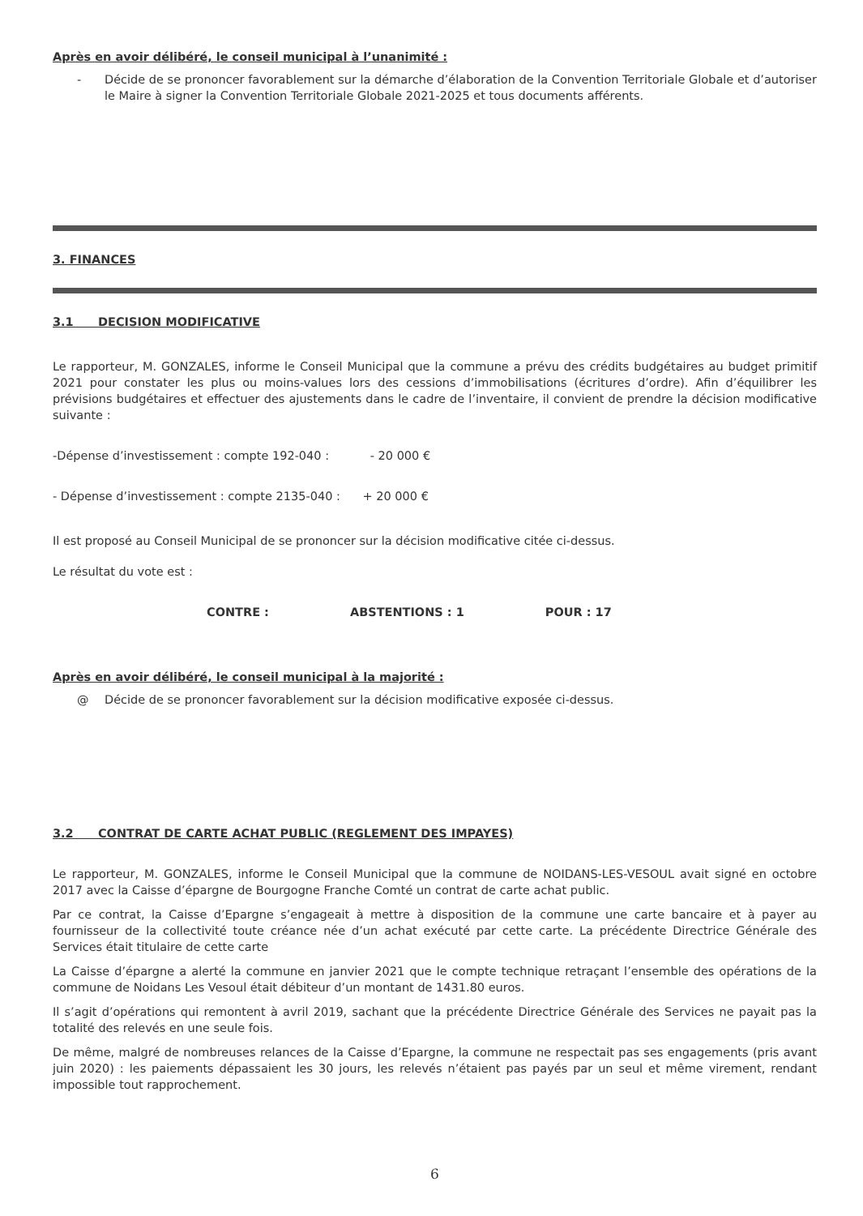Après en avoir délibéré, le conseil municipal à l’unanimité :
- Décide de se prononcer favorablement sur la démarche d’élaboration de la Convention Territoriale Globale et d’autoriser le Maire à signer la Convention Territoriale Globale 2021-2025 et tous documents afférents.
3. FINANCES
3.1 DECISION MODIFICATIVE
Le rapporteur, M. GONZALES, informe le Conseil Municipal que la commune a prévu des crédits budgétaires au budget primitif 2021 pour constater les plus ou moins-values lors des cessions d’immobilisations (écritures d’ordre). Afin d’équilibrer les prévisions budgétaires et effectuer des ajustements dans le cadre de l’inventaire, il convient de prendre la décision modificative suivante :
-Dépense d’investissement : compte 192-040 : - 20 000 €
- Dépense d’investissement : compte 2135-040 : + 20 000 €
Il est proposé au Conseil Municipal de se prononcer sur la décision modificative citée ci-dessus.
Le résultat du vote est :
CONTRE : ABSTENTIONS : 1 POUR : 17
Après en avoir délibéré, le conseil municipal à la majorité :
@ Décide de se prononcer favorablement sur la décision modificative exposée ci-dessus.
3.2 CONTRAT DE CARTE ACHAT PUBLIC (REGLEMENT DES IMPAYES)
Le rapporteur, M. GONZALES, informe le Conseil Municipal que la commune de NOIDANS-LES-VESOUL avait signé en octobre 2017 avec la Caisse d’épargne de Bourgogne Franche Comté un contrat de carte achat public.
Par ce contrat, la Caisse d’Epargne s’engageait à mettre à disposition de la commune une carte bancaire et à payer au fournisseur de la collectivité toute créance née d’un achat exécuté par cette carte. La précédente Directrice Générale des Services était titulaire de cette carte
La Caisse d’épargne a alerté la commune en janvier 2021 que le compte technique retraçant l’ensemble des opérations de la commune de Noidans Les Vesoul était débiteur d’un montant de 1431.80 euros.
Il s’agit d’opérations qui remontent à avril 2019, sachant que la précédente Directrice Générale des Services ne payait pas la totalité des relevés en une seule fois.
De même, malgré de nombreuses relances de la Caisse d’Epargne, la commune ne respectait pas ses engagements (pris avant juin 2020) : les paiements dépassaient les 30 jours, les relevés n’étaient pas payés par un seul et même virement, rendant impossible tout rapprochement.
6